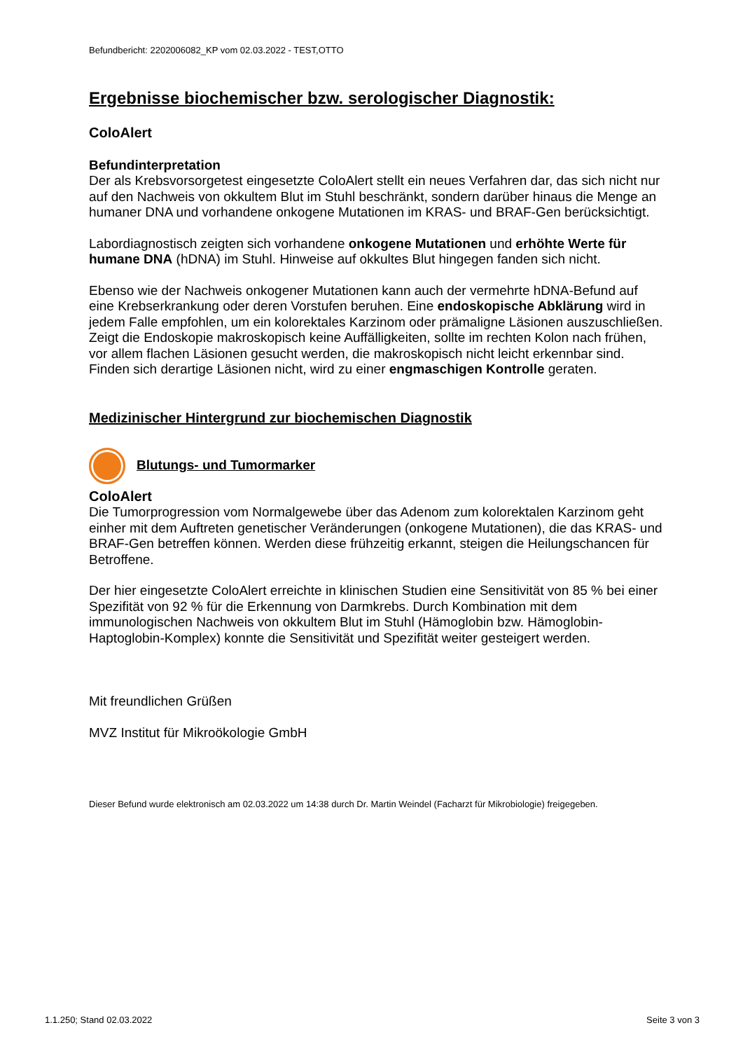Befundbericht: 2202006082_KP vom 02.03.2022 - TEST,OTTO
Ergebnisse biochemischer bzw. serologischer Diagnostik:
ColoAlert
Befundinterpretation
Der als Krebsvorsorgetest eingesetzte ColoAlert stellt ein neues Verfahren dar, das sich nicht nur auf den Nachweis von okkultem Blut im Stuhl beschränkt, sondern darüber hinaus die Menge an humaner DNA und vorhandene onkogene Mutationen im KRAS- und BRAF-Gen berücksichtigt.
Labordiagnostisch zeigten sich vorhandene onkogene Mutationen und erhöhte Werte für humane DNA (hDNA) im Stuhl. Hinweise auf okkultes Blut hingegen fanden sich nicht.
Ebenso wie der Nachweis onkogener Mutationen kann auch der vermehrte hDNA-Befund auf eine Krebserkrankung oder deren Vorstufen beruhen. Eine endoskopische Abklärung wird in jedem Falle empfohlen, um ein kolorektales Karzinom oder prämaligne Läsionen auszuschließen.
Zeigt die Endoskopie makroskopisch keine Auffälligkeiten, sollte im rechten Kolon nach frühen, vor allem flachen Läsionen gesucht werden, die makroskopisch nicht leicht erkennbar sind. Finden sich derartige Läsionen nicht, wird zu einer engmaschigen Kontrolle geraten.
Medizinischer Hintergrund zur biochemischen Diagnostik
Blutungs- und Tumormarker
ColoAlert
Die Tumorprogression vom Normalgewebe über das Adenom zum kolorektalen Karzinom geht einher mit dem Auftreten genetischer Veränderungen (onkogene Mutationen), die das KRAS- und BRAF-Gen betreffen können. Werden diese frühzeitig erkannt, steigen die Heilungschancen für Betroffene.
Der hier eingesetzte ColoAlert erreichte in klinischen Studien eine Sensitivität von 85 % bei einer Spezifität von 92 % für die Erkennung von Darmkrebs. Durch Kombination mit dem immunologischen Nachweis von okkultem Blut im Stuhl (Hämoglobin bzw. Hämoglobin-Haptoglobin-Komplex) konnte die Sensitivität und Spezifität weiter gesteigert werden.
Mit freundlichen Grüßen
MVZ Institut für Mikroökologie GmbH
Dieser Befund wurde elektronisch am 02.03.2022 um 14:38 durch Dr. Martin Weindel (Facharzt für Mikrobiologie) freigegeben.
1.1.250; Stand 02.03.2022 Seite 3 von 3